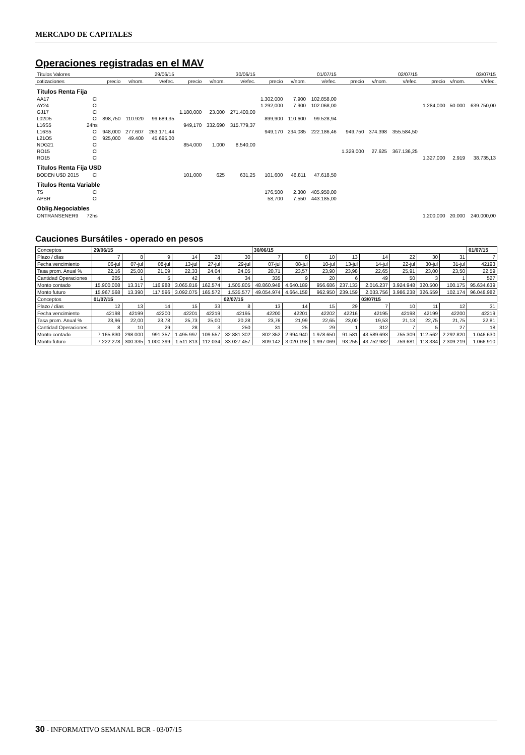MERCADO DE CAPITALES
Operaciones registradas en el MAV
| Títulos Valores | | 29/06/15 | | | 30/06/15 | | | 01/07/15 | | | 02/07/15 | | | 03/07/15 | | |
| --- | --- | --- | --- | --- | --- | --- | --- | --- | --- | --- | --- | --- | --- | --- | --- | --- |
| cotizaciones | | precio | v/nom. | v/efec. | precio | v/nom. | v/efec. | precio | v/nom. | v/efec. | precio | v/nom. | v/efec. | precio | v/nom. | v/efec. |
| Títulos Renta Fija | | | | | | | | | | | | | | | | |
| AA17 | CI | | | | | | | 1.302,000 | 7.900 | 102.858,00 | | | | | | |
| AY24 | CI | | | | | | | 1.292,000 | 7.900 | 102.068,00 | | | | 1.284,000 | 50.000 | 639.750,00 |
| GJ17 | CI | | | | 1.180,000 | 23.000 | 271.400,00 | | | | | | | | | |
| L02D5 | CI | 898,750 | 110.920 | 99.689,35 | | | | 899,900 | 110.600 | 99.528,94 | | | | | | |
| L16S5 | 24hs | | | | 949,170 | 332.690 | 315.779,37 | | | | | | | | | |
| L16S5 | CI | 948,000 | 277.607 | 263.171,44 | | | | 949,170 | 234.085 | 222.186,46 | 949,750 | 374.398 | 355.584,50 | | | |
| L21O5 | CI | 925,000 | 49.400 | 45.695,00 | | | | | | | | | | | | |
| NDG21 | CI | | | | 854,000 | 1.000 | 8.540,00 | | | | | | | | | |
| RO15 | CI | | | | | | | | | | 1.329,000 | 27.625 | 367.136,25 | | | |
| RO15 | CI | | | | | | | | | | | | | 1.327,000 | 2.919 | 38.735,13 |
| Títulos Renta Fija USD | | | | | | | | | | | | | | | | |
| BODEN U$D 2015 | CI | | | | 101,000 | 625 | 631,25 | 101,600 | 46.811 | 47.618,50 | | | | | | |
| Títulos Renta Variable | | | | | | | | | | | | | | | | |
| TS | CI | | | | | | | 176,500 | 2.300 | 405.950,00 | | | | | | |
| APBR | CI | | | | | | | 58,700 | 7.550 | 443.185,00 | | | | | | |
| Oblig.Negociables | | | | | | | | | | | | | | | | |
| ONTRANSENER9 | 72hs | | | | | | | | | | | | | 1.200,000 | 20.000 | 240.000,00 |
Cauciones Bursátiles - operado en pesos
| Conceptos | 29/06/15 | | | | | | 30/06/15 | | | | | | | | 01/07/15 |
| --- | --- | --- | --- | --- | --- | --- | --- | --- | --- | --- | --- | --- | --- | --- | --- |
| Plazo / días | 7 | 8 | 9 | 14 | 28 | 30 | 7 | 8 | 10 | 13 | 14 | 22 | 30 | 31 | 7 |
| Fecha vencimiento | 06-jul | 07-jul | 08-jul | 13-jul | 27-jul | 29-jul | 07-jul | 08-jul | 10-jul | 13-jul | 14-jul | 22-jul | 30-jul | 31-jul | 42193 |
| Tasa prom. Anual % | 22,16 | 25,00 | 21,09 | 22,33 | 24,04 | 24,05 | 20,71 | 23,57 | 23,90 | 23,98 | 22,65 | 25,91 | 23,00 | 23,50 | 22,59 |
| Cantidad Operaciones | 205 | 1 | 5 | 42 | 4 | 34 | 335 | 9 | 20 | 6 | 49 | 50 | 3 | 1 | 527 |
| Monto contado | 15.900.008 | 13.317 | 116.988 | 3.065.816 | 162.574 | 1.505.805 | 48.860.948 | 4.640.189 | 956.686 | 237.133 | 2.016.237 | 3.924.948 | 320.500 | 100.175 | 95.634.639 |
| Monto futuro | 15.967.568 | 13.390 | 117.596 | 3.092.075 | 165.572 | 1.535.577 | 49.054.974 | 4.664.158 | 962.950 | 239.159 | 2.033.756 | 3.986.238 | 326.559 | 102.174 | 96.048.982 |
| Conceptos | 01/07/15 | | | | | 02/07/15 | | | | | 03/07/15 | | | | |
| Plazo / días | 12 | 13 | 14 | 15 | 33 | 8 | 13 | 14 | 15 | 29 | 7 | 10 | 11 | 12 | 31 |
| Fecha vencimiento | 42198 | 42199 | 42200 | 42201 | 42219 | 42195 | 42200 | 42201 | 42202 | 42216 | 42195 | 42198 | 42199 | 42200 | 42219 |
| Tasa prom. Anual % | 23,96 | 22,00 | 23,78 | 25,73 | 25,00 | 20,28 | 23,76 | 21,99 | 22,65 | 23,00 | 19,53 | 21,13 | 22,75 | 21,75 | 22,81 |
| Cantidad Operaciones | 8 | 10 | 29 | 28 | 3 | 250 | 31 | 25 | 29 | 1 | 312 | 7 | 5 | 27 | 18 |
| Monto contado | 7.165.830 | 298.000 | 991.357 | 1.495.997 | 109.557 | 32.881.302 | 802.352 | 2.994.940 | 1.978.650 | 91.581 | 43.589.693 | 755.309 | 112.562 | 2.292.820 | 1.046.630 |
| Monto futuro | 7.222.278 | 300.335 | 1.000.399 | 1.511.813 | 112.034 | 33.027.457 | 809.142 | 3.020.198 | 1.997.069 | 93.255 | 43.752.982 | 759.681 | 113.334 | 2.309.219 | 1.066.910 |
30 - INFORMATIVO SEMANAL BCR - 03/07/15